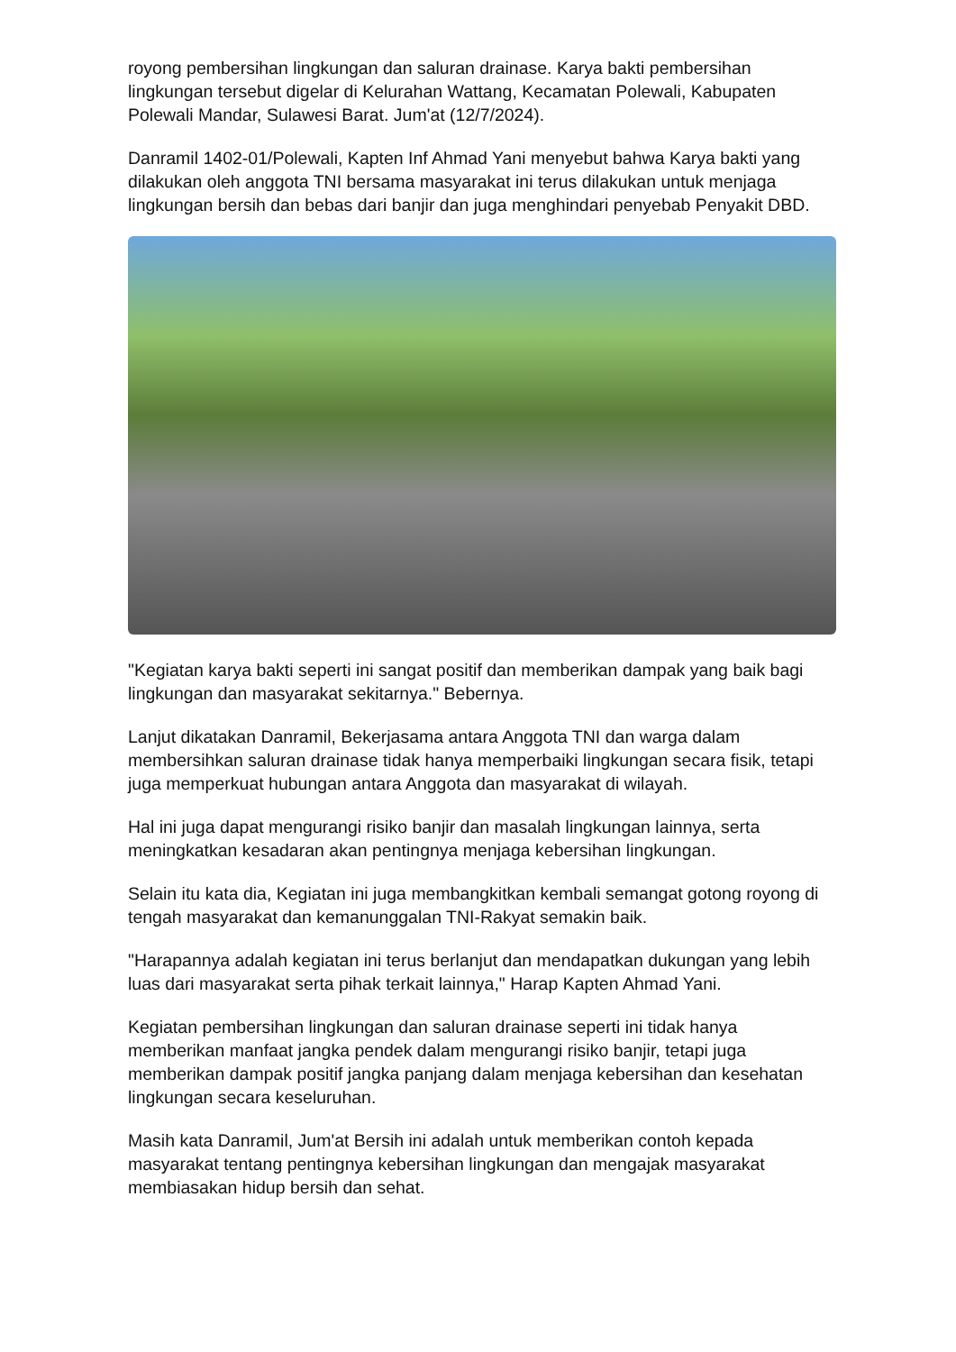royong pembersihan lingkungan dan saluran drainase. Karya bakti pembersihan lingkungan tersebut digelar di Kelurahan Wattang, Kecamatan Polewali, Kabupaten Polewali Mandar, Sulawesi Barat. Jum'at (12/7/2024).
Danramil 1402-01/Polewali, Kapten Inf Ahmad Yani menyebut bahwa Karya bakti yang dilakukan oleh anggota TNI bersama masyarakat ini terus dilakukan untuk menjaga lingkungan bersih dan bebas dari banjir dan juga menghindari penyebab Penyakit DBD.
"Kegiatan karya bakti seperti ini sangat positif dan memberikan dampak yang baik bagi lingkungan dan masyarakat sekitarnya." Bebernya.
Lanjut dikatakan Danramil, Bekerjasama antara Anggota TNI dan warga dalam membersihkan saluran drainase tidak hanya memperbaiki lingkungan secara fisik, tetapi juga memperkuat hubungan antara Anggota dan masyarakat di wilayah.
Hal ini juga dapat mengurangi risiko banjir dan masalah lingkungan lainnya, serta meningkatkan kesadaran akan pentingnya menjaga kebersihan lingkungan.
Selain itu kata dia, Kegiatan ini juga membangkitkan kembali semangat gotong royong di tengah masyarakat dan kemanunggalan TNI-Rakyat semakin baik.
"Harapannya adalah kegiatan ini terus berlanjut dan mendapatkan dukungan yang lebih luas dari masyarakat serta pihak terkait lainnya," Harap Kapten Ahmad Yani.
Kegiatan pembersihan lingkungan dan saluran drainase seperti ini tidak hanya memberikan manfaat jangka pendek dalam mengurangi risiko banjir, tetapi juga memberikan dampak positif jangka panjang dalam menjaga kebersihan dan kesehatan lingkungan secara keseluruhan.
Masih kata Danramil, Jum'at Bersih ini adalah untuk memberikan contoh kepada masyarakat tentang pentingnya kebersihan lingkungan dan mengajak masyarakat membiasakan hidup bersih dan sehat.